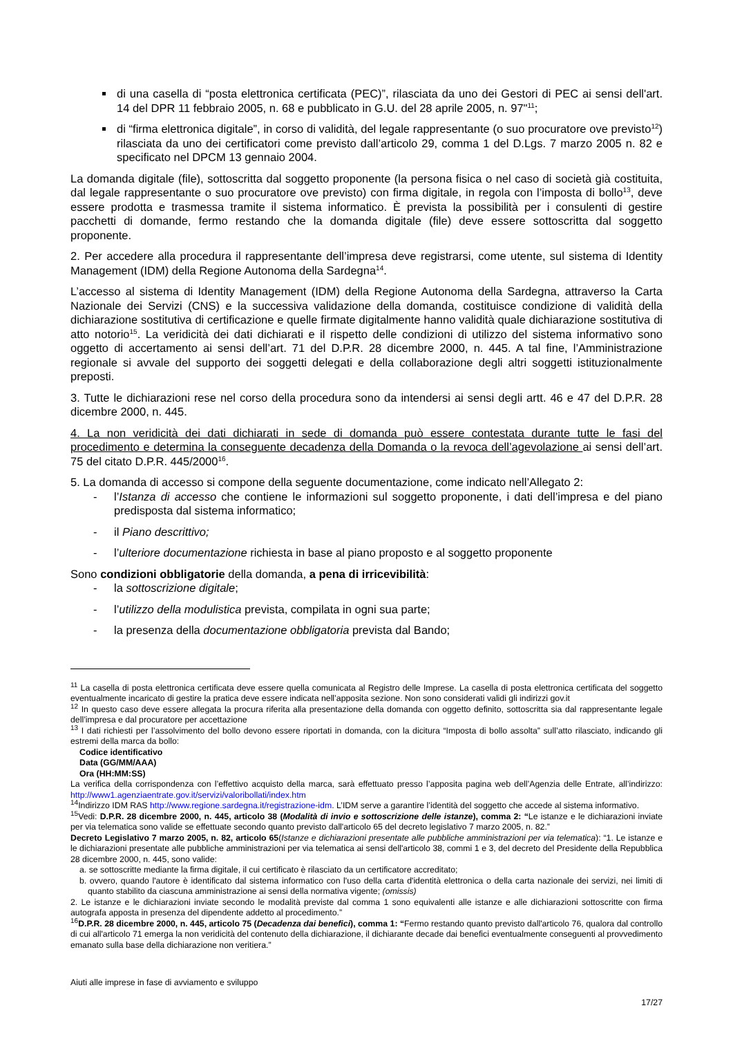di una casella di “posta elettronica certificata (PEC)”, rilasciata da uno dei Gestori di PEC ai sensi dell'art. 14 del DPR 11 febbraio 2005, n. 68 e pubblicato in G.U. del 28 aprile 2005, n. 97"<sup>11</sup>;
di “firma elettronica digitale”, in corso di validità, del legale rappresentante (o suo procuratore ove previsto<sup>12</sup>) rilasciata da uno dei certificatori come previsto dall’articolo 29, comma 1 del D.Lgs. 7 marzo 2005 n. 82 e specificato nel DPCM 13 gennaio 2004.
La domanda digitale (file), sottoscritta dal soggetto proponente (la persona fisica o nel caso di società già costituita, dal legale rappresentante o suo procuratore ove previsto) con firma digitale, in regola con l’imposta di bollo<sup>13</sup>, deve essere prodotta e trasmessa tramite il sistema informatico. È prevista la possibilità per i consulenti di gestire pacchetti di domande, fermo restando che la domanda digitale (file) deve essere sottoscritta dal soggetto proponente.
2. Per accedere alla procedura il rappresentante dell’impresa deve registrarsi, come utente, sul sistema di Identity Management (IDM) della Regione Autonoma della Sardegna<sup>14</sup>.
L’accesso al sistema di Identity Management (IDM) della Regione Autonoma della Sardegna, attraverso la Carta Nazionale dei Servizi (CNS) e la successiva validazione della domanda, costituisce condizione di validità della dichiarazione sostitutiva di certificazione e quelle firmate digitalmente hanno validità quale dichiarazione sostitutiva di atto notorio<sup>15</sup>. La veridicità dei dati dichiarati e il rispetto delle condizioni di utilizzo del sistema informativo sono oggetto di accertamento ai sensi dell’art. 71 del D.P.R. 28 dicembre 2000, n. 445. A tal fine, l’Amministrazione regionale si avvale del supporto dei soggetti delegati e della collaborazione degli altri soggetti istituzionalmente preposti.
3. Tutte le dichiarazioni rese nel corso della procedura sono da intendersi ai sensi degli artt. 46 e 47 del D.P.R. 28 dicembre 2000, n. 445.
4. La non veridicità dei dati dichiarati in sede di domanda può essere contestata durante tutte le fasi del procedimento e determina la conseguente decadenza della Domanda o la revoca dell’agevolazione ai sensi dell’art. 75 del citato D.P.R. 445/2000<sup>16</sup>.
5. La domanda di accesso si compone della seguente documentazione, come indicato nell’Allegato 2:
- l’Istanza di accesso che contiene le informazioni sul soggetto proponente, i dati dell’impresa e del piano predisposta dal sistema informatico;
- il Piano descrittivo;
- l’ulteriore documentazione richiesta in base al piano proposto e al soggetto proponente
Sono condizioni obbligatorie della domanda, a pena di irricevibilità:
- la sottoscrizione digitale;
- l’utilizzo della modulistica prevista, compilata in ogni sua parte;
- la presenza della documentazione obbligatoria prevista dal Bando;
<sup>11</sup> La casella di posta elettronica certificata deve essere quella comunicata al Registro delle Imprese. La casella di posta elettronica certificata del soggetto eventualmente incaricato di gestire la pratica deve essere indicata nell’apposita sezione. Non sono considerati validi gli indirizzi gov.it
<sup>12</sup> In questo caso deve essere allegata la procura riferita alla presentazione della domanda con oggetto definito, sottoscritta sia dal rappresentante legale dell’impresa e dal procuratore per accettazione
<sup>13</sup> I dati richiesti per l’assolvimento del bollo devono essere riportati in domanda, con la dicitura “Imposta di bollo assolta” sull’atto rilasciato, indicando gli estremi della marca da bollo:
Codice identificativo
Data (GG/MM/AAA)
Ora (HH:MM:SS)
La verifica della corrispondenza con l’effettivo acquisto della marca, sarà effettuato presso l’apposita pagina web dell’Agenzia delle Entrate, all’indirizzo: http://www1.agenziaentrate.gov.it/servizi/valoribollati/index.htm
<sup>14</sup> Indirizzo IDM RAS http://www.regione.sardegna.it/registrazione-idm. L’IDM serve a garantire l’identità del soggetto che accede al sistema informativo.
<sup>15</sup> Vedi: D.P.R. 28 dicembre 2000, n. 445, articolo 38 (Modalità di invio e sottoscrizione delle istanze), comma 2: “Le istanze e le dichiarazioni inviate per via telematica sono valide se effettuate secondo quanto previsto dall'articolo 65 del decreto legislativo 7 marzo 2005, n. 82.”
Decreto Legislativo 7 marzo 2005, n. 82, articolo 65(Istanze e dichiarazioni presentate alle pubbliche amministrazioni per via telematica): “1. Le istanze e le dichiarazioni presentate alle pubbliche amministrazioni per via telematica ai sensi dell'articolo 38, commi 1 e 3, del decreto del Presidente della Repubblica 28 dicembre 2000, n. 445, sono valide:
a. se sottoscritte mediante la firma digitale, il cui certificato è rilasciato da un certificatore accreditato;
b. ovvero, quando l'autore è identificato dal sistema informatico con l'uso della carta d'identità elettronica o della carta nazionale dei servizi, nei limiti di quanto stabilito da ciascuna amministrazione ai sensi della normativa vigente; (omissis)
2. Le istanze e le dichiarazioni inviate secondo le modalità previste dal comma 1 sono equivalenti alle istanze e alle dichiarazioni sottoscritte con firma autografa apposta in presenza del dipendente addetto al procedimento.”
<sup>16</sup> D.P.R. 28 dicembre 2000, n. 445, articolo 75 (Decadenza dai benefici), comma 1: “Fermo restando quanto previsto dall'articolo 76, qualora dal controllo di cui all'articolo 71 emerga la non veridicità del contenuto della dichiarazione, il dichiarante decade dai benefici eventualmente conseguenti al provvedimento emanato sulla base della dichiarazione non veritiera.”
Aiuti alle imprese in fase di avviamento e sviluppo
17/27